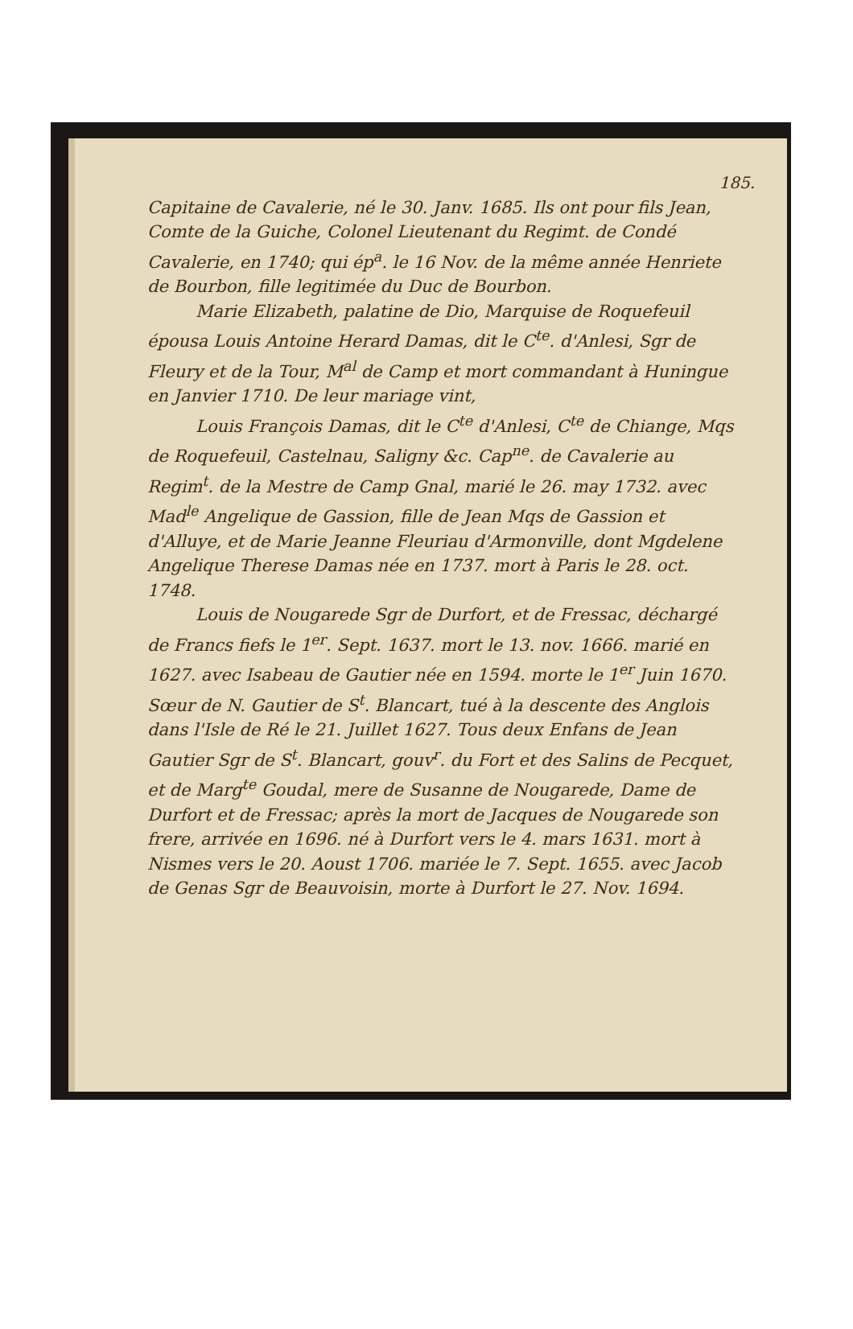185.
Capitaine de Cavalerie, né le 30. Janv. 1685. Ils ont pour fils Jean, Comte de la Guiche, Colonel Lieutenant du Regimt. de Condé Cavalerie, en 1740; qui ép<sup>a</sup>. le 16 Nov. de la même année Henriete de Bourbon, fille legitimée du Duc de Bourbon.
Marie Elizabeth, palatine de Dio, Marquise de Roquefeuil épousa Louis Antoine Herard Damas, dit le C<sup>te</sup>. d'Anlesi, Sgr de Fleury et de la Tour, M<sup>al</sup> de Camp et mort commandant à Huningue en Janvier 1710. De leur mariage vint,
Louis François Damas, dit le C<sup>te</sup> d'Anlesi, C<sup>te</sup> de Chiange, Mqs de Roquefeuil, Castelnau, Saligny &c. Cap<sup>ne</sup>. de Cavalerie au Regim<sup>t</sup>. de la Mestre de Camp Gnal, marié le 26. may 1732. avec Mad<sup>le</sup> Angelique de Gassion, fille de Jean Mqs de Gassion et d'Alluye, et de Marie Jeanne Fleuriau d'Armonville, dont Mgdelene Angelique Therese Damas née en 1737. mort à Paris le 28. oct. 1748.
Louis de Nougarede Sgr de Durfort, et de Fressac, déchargé de Francs fiefs le 1<sup>er</sup>. Sept. 1637. mort le 13. nov. 1666. marié en 1627. avec Isabeau de Gautier née en 1594. morte le 1<sup>er</sup> Juin 1670. Sœur de N. Gautier de S<sup>t</sup>. Blancart, tué à la descente des Anglois dans l'Isle de Ré le 21. Juillet 1627. Tous deux Enfans de Jean Gautier Sgr de S<sup>t</sup>. Blancart, gouv<sup>r</sup>. du Fort et des Salins de Pecquet, et de Marg<sup>te</sup> Goudal, mere de Susanne de Nougarede, Dame de Durfort et de Fressac; après la mort de Jacques de Nougarede son frere, arrivée en 1696. né à Durfort vers le 4. mars 1631. mort à Nismes vers le 20. Aoust 1706. mariée le 7. Sept. 1655. avec Jacob de Genas Sgr de Beauvoisin, morte à Durfort le 27. Nov. 1694.